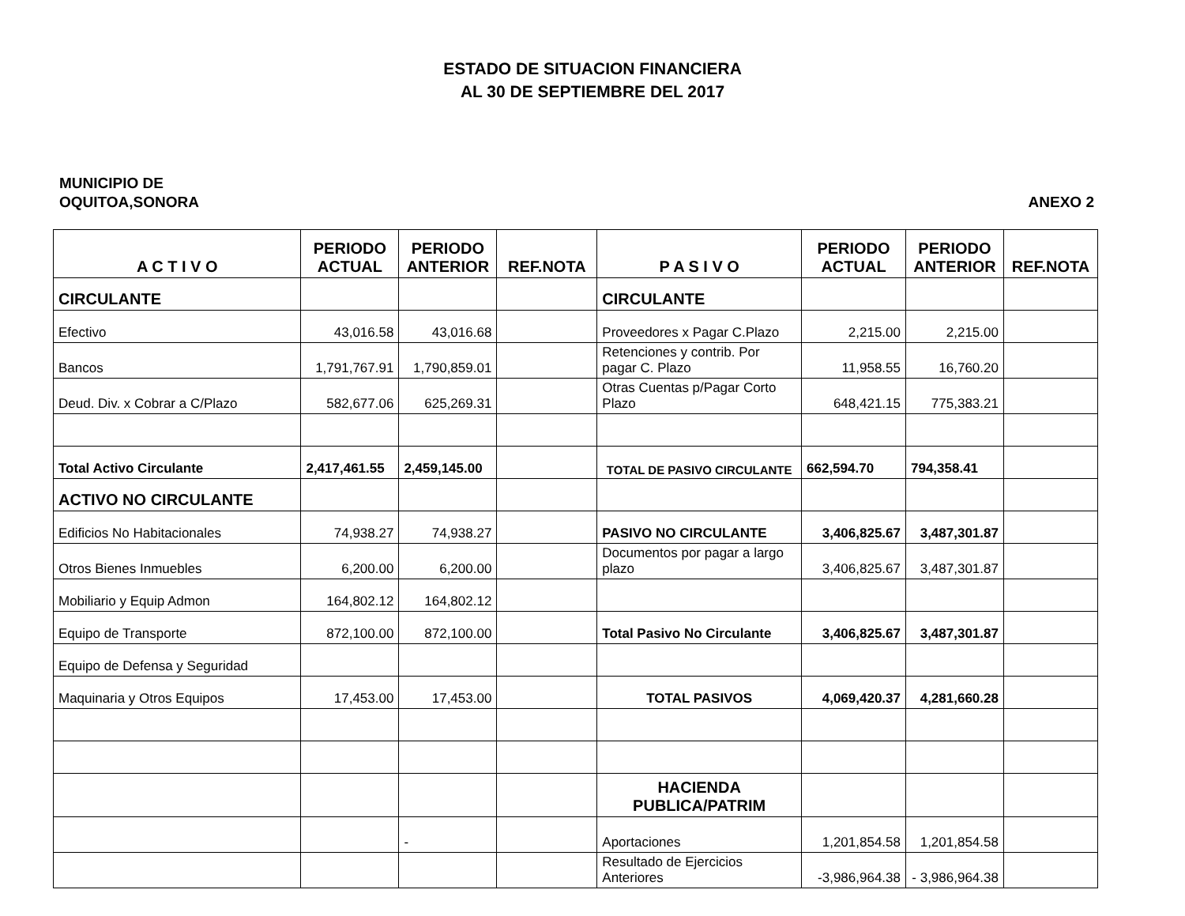ESTADO DE SITUACION FINANCIERA
AL 30 DE SEPTIEMBRE DEL 2017
MUNICIPIO DE
OQUITOA,SONORA
ANEXO 2
| A C T I V O | PERIODO ACTUAL | PERIODO ANTERIOR | REF.NOTA | P A S I V O | PERIODO ACTUAL | PERIODO ANTERIOR | REF.NOTA |
| --- | --- | --- | --- | --- | --- | --- | --- |
| CIRCULANTE | | | | CIRCULANTE | | | |
| Efectivo | 43,016.58 | 43,016.68 | | Proveedores x Pagar C.Plazo | 2,215.00 | 2,215.00 | |
| Bancos | 1,791,767.91 | 1,790,859.01 | | Retenciones y contrib. Por pagar C. Plazo | 11,958.55 | 16,760.20 | |
| Deud. Div. x Cobrar a C/Plazo | 582,677.06 | 625,269.31 | | Otras Cuentas p/Pagar Corto Plazo | 648,421.15 | 775,383.21 | |
| Total Activo Circulante | 2,417,461.55 | 2,459,145.00 | | TOTAL DE PASIVO CIRCULANTE | 662,594.70 | 794,358.41 | |
| ACTIVO NO CIRCULANTE | | | | | | | |
| Edificios No Habitacionales | 74,938.27 | 74,938.27 | | PASIVO NO CIRCULANTE | 3,406,825.67 | 3,487,301.87 | |
| Otros Bienes Inmuebles | 6,200.00 | 6,200.00 | | Documentos por pagar a largo plazo | 3,406,825.67 | 3,487,301.87 | |
| Mobiliario y Equip Admon | 164,802.12 | 164,802.12 | | | | | |
| Equipo de Transporte | 872,100.00 | 872,100.00 | | Total Pasivo No Circulante | 3,406,825.67 | 3,487,301.87 | |
| Equipo de Defensa y Seguridad | | | | | | | |
| Maquinaria y Otros Equipos | 17,453.00 | 17,453.00 | | TOTAL PASIVOS | 4,069,420.37 | 4,281,660.28 | |
| | | | | HACIENDA PUBLICA/PATRIM | | | |
| | | - | | Aportaciones | 1,201,854.58 | 1,201,854.58 | |
| | | | | Resultado de Ejercicios Anteriores | -3,986,964.38 | - 3,986,964.38 | |